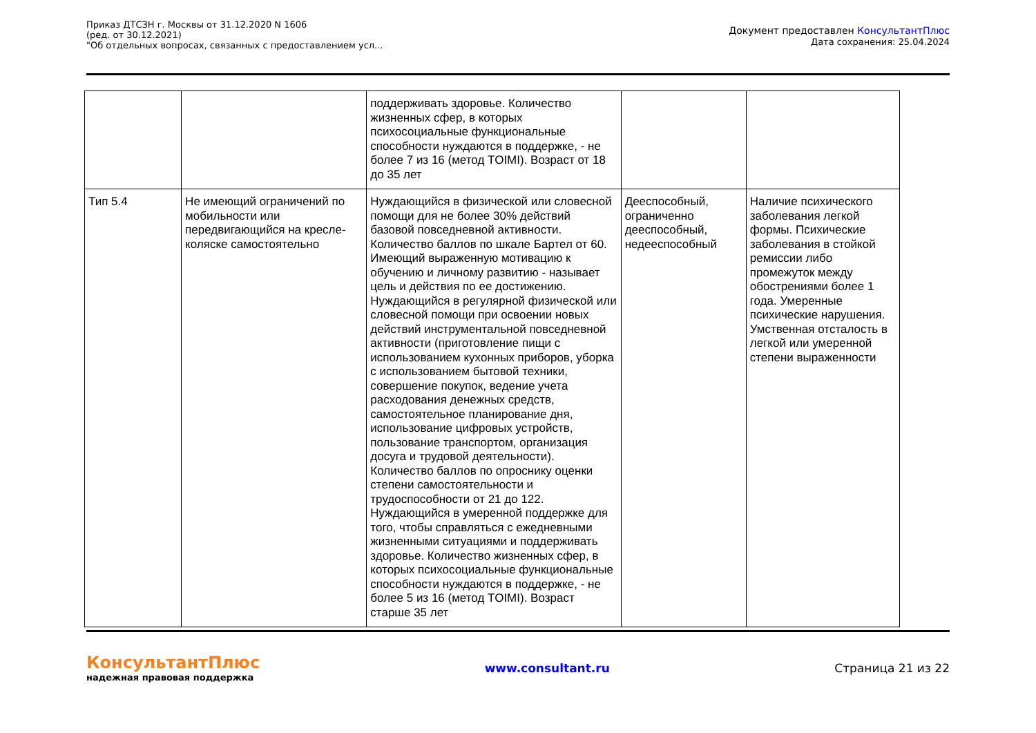Приказ ДТСЗН г. Москвы от 31.12.2020 N 1606
(ред. от 30.12.2021)
"Об отдельных вопросах, связанных с предоставлением усл...
Документ предоставлен КонсультантПлюс
Дата сохранения: 25.04.2024
| | | поддерживать здоровье. Количество жизненных сфер, в которых психосоциальные функциональные способности нуждаются в поддержке, - не более 7 из 16 (метод TOIMI). Возраст от 18 до 35 лет | | |
| Тип 5.4 | Не имеющий ограничений по мобильности или передвигающийся на кресле-коляске самостоятельно | Нуждающийся в физической или словесной помощи для не более 30% действий базовой повседневной активности. Количество баллов по шкале Бартел от 60. Имеющий выраженную мотивацию к обучению и личному развитию - называет цель и действия по ее достижению. Нуждающийся в регулярной физической или словесной помощи при освоении новых действий инструментальной повседневной активности (приготовление пищи с использованием кухонных приборов, уборка с использованием бытовой техники, совершение покупок, ведение учета расходования денежных средств, самостоятельное планирование дня, использование цифровых устройств, пользование транспортом, организация досуга и трудовой деятельности). Количество баллов по опроснику оценки степени самостоятельности и трудоспособности от 21 до 122. Нуждающийся в умеренной поддержке для того, чтобы справляться с ежедневными жизненными ситуациями и поддерживать здоровье. Количество жизненных сфер, в которых психосоциальные функциональные способности нуждаются в поддержке, - не более 5 из 16 (метод TOIMI). Возраст старше 35 лет | Дееспособный, ограниченно дееспособный, недееспособный | Наличие психического заболевания легкой формы. Психические заболевания в стойкой ремиссии либо промежуток между обострениями более 1 года. Умеренные психические нарушения. Умственная отсталость в легкой или умеренной степени выраженности |
КонсультантПлюс
надежная правовая поддержка
www.consultant.ru Страница 21 из 22